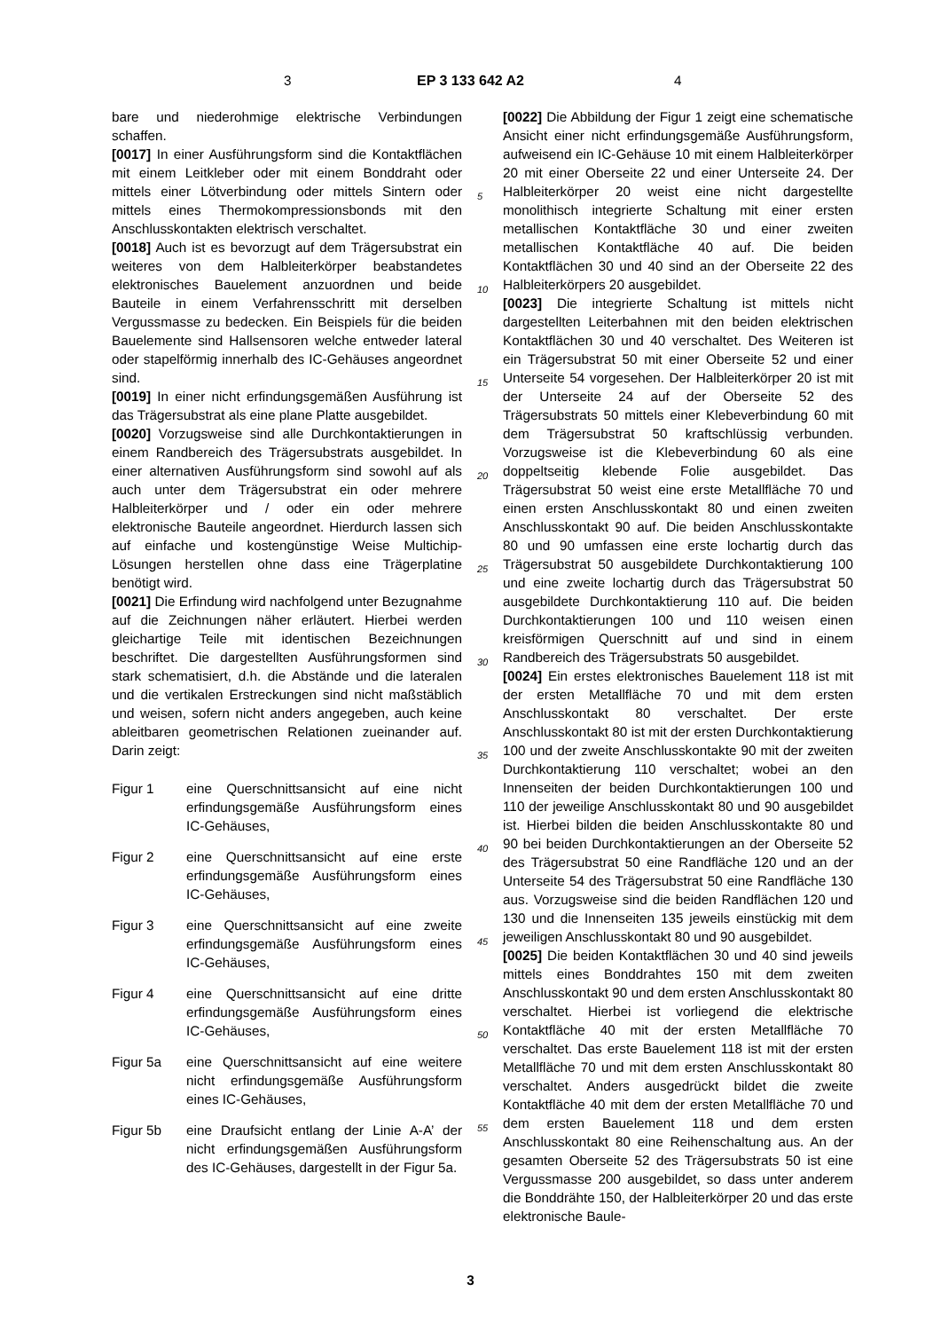3 EP 3 133 642 A2 4
bare und niederohmige elektrische Verbindungen schaffen.
[0017] In einer Ausführungsform sind die Kontaktflächen mit einem Leitkleber oder mit einem Bonddraht oder mittels einer Lötverbindung oder mittels Sintern oder mittels eines Thermokompressionsbonds mit den Anschlusskontakten elektrisch verschaltet.
[0018] Auch ist es bevorzugt auf dem Trägersubstrat ein weiteres von dem Halbleiterkörper beabstandetes elektronisches Bauelement anzuordnen und beide Bauteile in einem Verfahrensschritt mit derselben Vergussmasse zu bedecken. Ein Beispiels für die beiden Bauelemente sind Hallsensoren welche entweder lateral oder stapelförmig innerhalb des IC-Gehäuses angeordnet sind.
[0019] In einer nicht erfindungsgemäßen Ausführung ist das Trägersubstrat als eine plane Platte ausgebildet.
[0020] Vorzugsweise sind alle Durchkontaktierungen in einem Randbereich des Trägersubstrats ausgebildet. In einer alternativen Ausführungsform sind sowohl auf als auch unter dem Trägersubstrat ein oder mehrere Halbleiterkörper und / oder ein oder mehrere elektronische Bauteile angeordnet. Hierdurch lassen sich auf einfache und kostengünstige Weise Multichip-Lösungen herstellen ohne dass eine Trägerplatine benötigt wird.
[0021] Die Erfindung wird nachfolgend unter Bezugnahme auf die Zeichnungen näher erläutert. Hierbei werden gleichartige Teile mit identischen Bezeichnungen beschriftet. Die dargestellten Ausführungsformen sind stark schematisiert, d.h. die Abstände und die lateralen und die vertikalen Erstreckungen sind nicht maßstäblich und weisen, sofern nicht anders angegeben, auch keine ableitbaren geometrischen Relationen zueinander auf. Darin zeigt:
Figur 1 eine Querschnittsansicht auf eine nicht erfindungsgemäße Ausführungsform eines IC-Gehäuses,
Figur 2 eine Querschnittsansicht auf eine erste erfindungsgemäße Ausführungsform eines IC-Gehäuses,
Figur 3 eine Querschnittsansicht auf eine zweite erfindungsgemäße Ausführungsform eines IC-Gehäuses,
Figur 4 eine Querschnittsansicht auf eine dritte erfindungsgemäße Ausführungsform eines IC-Gehäuses,
Figur 5a eine Querschnittsansicht auf eine weitere nicht erfindungsgemäße Ausführungsform eines IC-Gehäuses,
Figur 5b eine Draufsicht entlang der Linie A-A’ der nicht erfindungsgemäßen Ausführungsform des IC-Gehäuses, dargestellt in der Figur 5a.
[0022] Die Abbildung der Figur 1 zeigt eine schematische Ansicht einer nicht erfindungsgemäße Ausführungsform, aufweisend ein IC-Gehäuse 10 mit einem Halbleiterkörper 20 mit einer Oberseite 22 und einer Unterseite 24. Der Halbleiterkörper 20 weist eine nicht dargestellte monolithisch integrierte Schaltung mit einer ersten metallischen Kontaktfläche 30 und einer zweiten metallischen Kontaktfläche 40 auf. Die beiden Kontaktflächen 30 und 40 sind an der Oberseite 22 des Halbleiterkörpers 20 ausgebildet.
[0023] Die integrierte Schaltung ist mittels nicht dargestellten Leiterbahnen mit den beiden elektrischen Kontaktflächen 30 und 40 verschaltet. Des Weiteren ist ein Trägersubstrat 50 mit einer Oberseite 52 und einer Unterseite 54 vorgesehen. Der Halbleiterkörper 20 ist mit der Unterseite 24 auf der Oberseite 52 des Trägersubstrats 50 mittels einer Klebeverbindung 60 mit dem Trägersubstrat 50 kraftschlüssig verbunden. Vorzugsweise ist die Klebeverbindung 60 als eine doppeltseitig klebende Folie ausgebildet. Das Trägersubstrat 50 weist eine erste Metallfläche 70 und einen ersten Anschlusskontakt 80 und einen zweiten Anschlusskontakt 90 auf. Die beiden Anschlusskontakte 80 und 90 umfassen eine erste lochartig durch das Trägersubstrat 50 ausgebildete Durchkontaktierung 100 und eine zweite lochartig durch das Trägersubstrat 50 ausgebildete Durchkontaktierung 110 auf. Die beiden Durchkontaktierungen 100 und 110 weisen einen kreisförmigen Querschnitt auf und sind in einem Randbereich des Trägersubstrats 50 ausgebildet.
[0024] Ein erstes elektronisches Bauelement 118 ist mit der ersten Metallfläche 70 und mit dem ersten Anschlusskontakt 80 verschaltet. Der erste Anschlusskontakt 80 ist mit der ersten Durchkontaktierung 100 und der zweite Anschlusskontakte 90 mit der zweiten Durchkontaktierung 110 verschaltet; wobei an den Innenseiten der beiden Durchkontaktierungen 100 und 110 der jeweilige Anschlusskontakt 80 und 90 ausgebildet ist. Hierbei bilden die beiden Anschlusskontakte 80 und 90 bei beiden Durchkontaktierungen an der Oberseite 52 des Trägersubstrat 50 eine Randfläche 120 und an der Unterseite 54 des Trägersubstrat 50 eine Randfläche 130 aus. Vorzugsweise sind die beiden Randflächen 120 und 130 und die Innenseiten 135 jeweils einstückig mit dem jeweiligen Anschlusskontakt 80 und 90 ausgebildet.
[0025] Die beiden Kontaktflächen 30 und 40 sind jeweils mittels eines Bonddrahtes 150 mit dem zweiten Anschlusskontakt 90 und dem ersten Anschlusskontakt 80 verschaltet. Hierbei ist vorliegend die elektrische Kontaktfläche 40 mit der ersten Metallfläche 70 verschaltet. Das erste Bauelement 118 ist mit der ersten Metallfläche 70 und mit dem ersten Anschlusskontakt 80 verschaltet. Anders ausgedrückt bildet die zweite Kontaktfläche 40 mit dem der ersten Metallfläche 70 und dem ersten Bauelement 118 und dem ersten Anschlusskontakt 80 eine Reihenschaltung aus. An der gesamten Oberseite 52 des Trägersubstrats 50 ist eine Vergussmasse 200 ausgebildet, so dass unter anderem die Bonddrähte 150, der Halbleiterkörper 20 und das erste elektronische Baule-
5
10
15
20
25
30
35
40
45
50
55
3